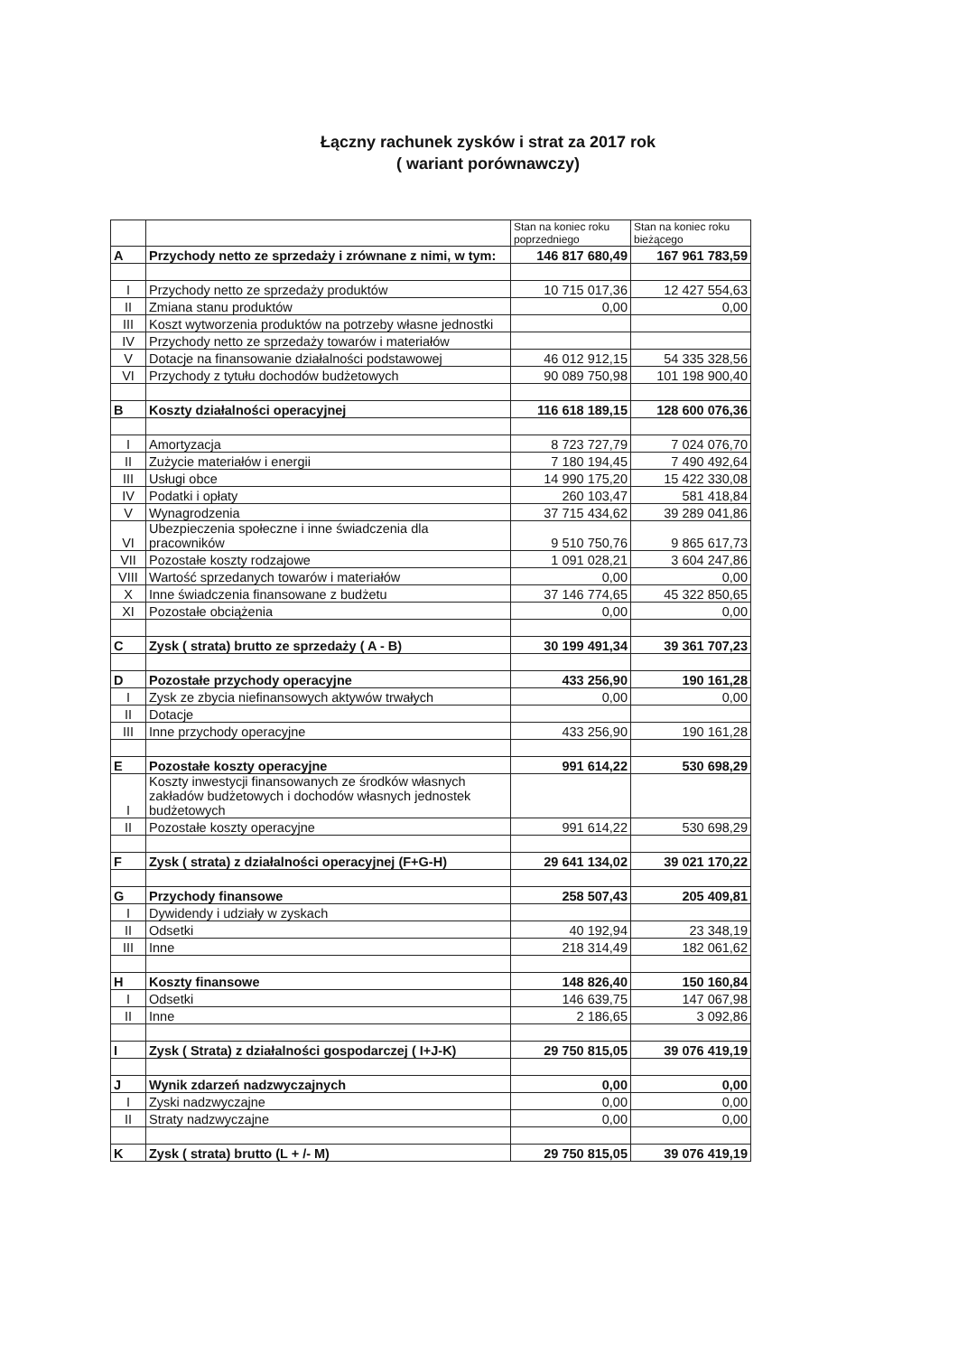Łączny rachunek zysków i strat za 2017 rok
( wariant porównawczy)
| | | Stan na koniec roku poprzedniego | Stan na koniec roku bieżącego |
| --- | --- | --- | --- |
| A | Przychody netto ze sprzedaży i zrównane z nimi, w tym: | 146 817 680,49 | 167 961 783,59 |
| I | Przychody netto ze sprzedaży produktów | 10 715 017,36 | 12 427 554,63 |
| II | Zmiana stanu produktów | 0,00 | 0,00 |
| III | Koszt wytworzenia produktów na potrzeby własne jednostki | | |
| IV | Przychody netto ze sprzedaży towarów i materiałów | | |
| V | Dotacje na finansowanie działalności podstawowej | 46 012 912,15 | 54 335 328,56 |
| VI | Przychody z tytułu dochodów budżetowych | 90 089 750,98 | 101 198 900,40 |
| B | Koszty działalności operacyjnej | 116 618 189,15 | 128 600 076,36 |
| I | Amortyzacja | 8 723 727,79 | 7 024 076,70 |
| II | Zużycie materiałów i energii | 7 180 194,45 | 7 490 492,64 |
| III | Usługi obce | 14 990 175,20 | 15 422 330,08 |
| IV | Podatki i opłaty | 260 103,47 | 581 418,84 |
| V | Wynagrodzenia | 37 715 434,62 | 39 289 041,86 |
| VI | Ubezpieczenia społeczne i inne świadczenia dla pracowników | 9 510 750,76 | 9 865 617,73 |
| VII | Pozostałe koszty rodzajowe | 1 091 028,21 | 3 604 247,86 |
| VIII | Wartość sprzedanych towarów i materiałów | 0,00 | 0,00 |
| X | Inne świadczenia finansowane z budżetu | 37 146 774,65 | 45 322 850,65 |
| XI | Pozostałe obciążenia | 0,00 | 0,00 |
| C | Zysk ( strata) brutto ze sprzedaży ( A - B) | 30 199 491,34 | 39 361 707,23 |
| D | Pozostałe przychody operacyjne | 433 256,90 | 190 161,28 |
| I | Zysk ze zbycia niefinansowych aktywów trwałych | 0,00 | 0,00 |
| II | Dotacje | | |
| III | Inne przychody operacyjne | 433 256,90 | 190 161,28 |
| E | Pozostałe koszty operacyjne | 991 614,22 | 530 698,29 |
| I | Koszty inwestycji finansowanych ze środków własnych zakładów budżetowych i dochodów własnych jednostek budżetowych | | |
| II | Pozostałe koszty operacyjne | 991 614,22 | 530 698,29 |
| F | Zysk ( strata) z działalności operacyjnej (F+G-H) | 29 641 134,02 | 39 021 170,22 |
| G | Przychody finansowe | 258 507,43 | 205 409,81 |
| I | Dywidendy i udziały w zyskach | | |
| II | Odsetki | 40 192,94 | 23 348,19 |
| III | Inne | 218 314,49 | 182 061,62 |
| H | Koszty finansowe | 148 826,40 | 150 160,84 |
| I | Odsetki | 146 639,75 | 147 067,98 |
| II | Inne | 2 186,65 | 3 092,86 |
| I | Zysk ( Strata) z działalności gospodarczej ( I+J-K) | 29 750 815,05 | 39 076 419,19 |
| J | Wynik zdarzeń nadzwyczajnych | 0,00 | 0,00 |
| I | Zyski nadzwyczajne | 0,00 | 0,00 |
| II | Straty nadzwyczajne | 0,00 | 0,00 |
| K | Zysk ( strata) brutto (L + /- M) | 29 750 815,05 | 39 076 419,19 |